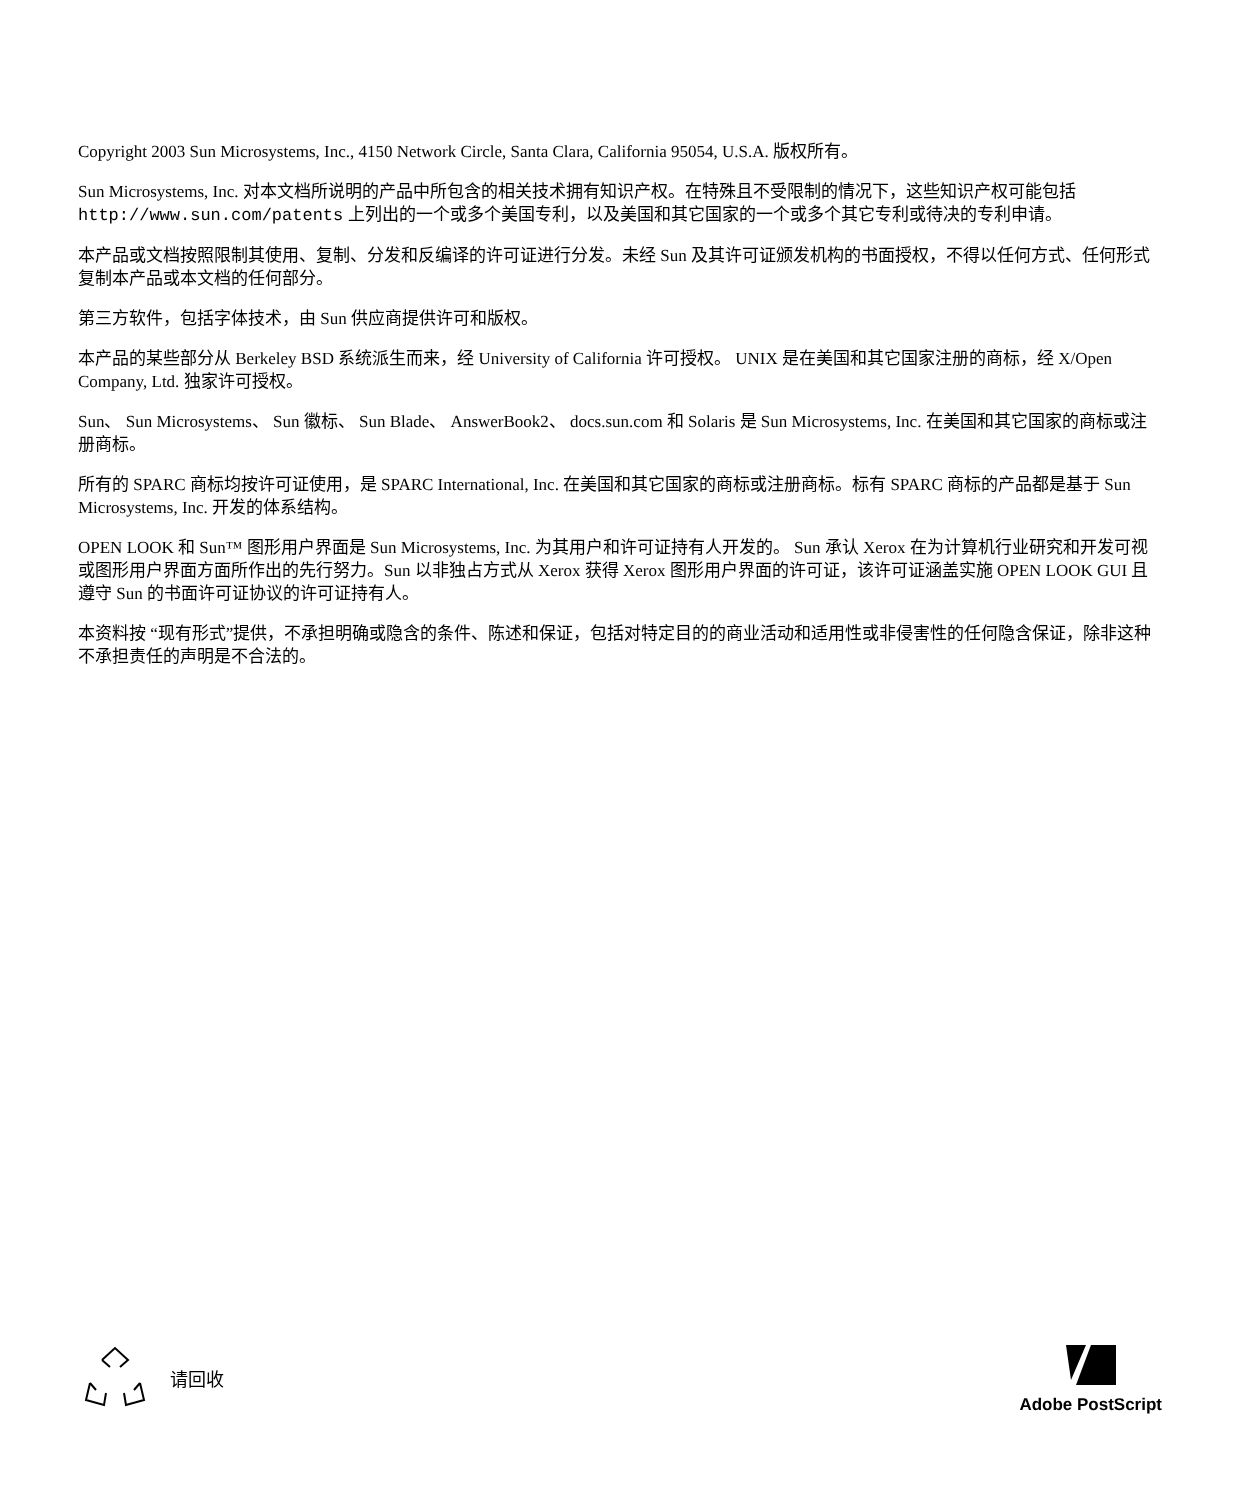Copyright 2003 Sun Microsystems, Inc., 4150 Network Circle, Santa Clara, California 95054, U.S.A. 版权所有。
Sun Microsystems, Inc. 对本文档所说明的产品中所包含的相关技术拥有知识产权。在特殊且不受限制的情况下，这些知识产权可能包括 http://www.sun.com/patents 上列出的一个或多个美国专利，以及美国和其它国家的一个或多个其它专利或待决的专利申请。
本产品或文档按照限制其使用、复制、分发和反编译的许可证进行分发。未经 Sun 及其许可证颁发机构的书面授权，不得以任何方式、任何形式复制本产品或本文档的任何部分。
第三方软件，包括字体技术，由 Sun 供应商提供许可和版权。
本产品的某些部分从 Berkeley BSD 系统派生而来，经 University of California 许可授权。 UNIX 是在美国和其它国家注册的商标，经 X/Open Company, Ltd. 独家许可授权。
Sun、 Sun Microsystems、 Sun 徽标、 Sun Blade、 AnswerBook2、 docs.sun.com 和 Solaris 是 Sun Microsystems, Inc. 在美国和其它国家的商标或注册商标。
所有的 SPARC 商标均按许可证使用，是 SPARC International, Inc. 在美国和其它国家的商标或注册商标。标有 SPARC 商标的产品都是基于 Sun Microsystems, Inc. 开发的体系结构。
OPEN LOOK 和 Sun™ 图形用户界面是 Sun Microsystems, Inc. 为其用户和许可证持有人开发的。 Sun 承认 Xerox 在为计算机行业研究和开发可视或图形用户界面方面所作出的先行努力。Sun 以非独占方式从 Xerox 获得 Xerox 图形用户界面的许可证，该许可证涵盖实施 OPEN LOOK GUI 且遵守 Sun 的书面许可证协议的许可证持有人。
本资料按 “现有形式”提供，不承担明确或隐含的条件、陈述和保证，包括对特定目的的商业活动和适用性或非侵害性的任何隐含保证，除非这种不承担责任的声明是不合法的。
请回收 Adobe PostScript